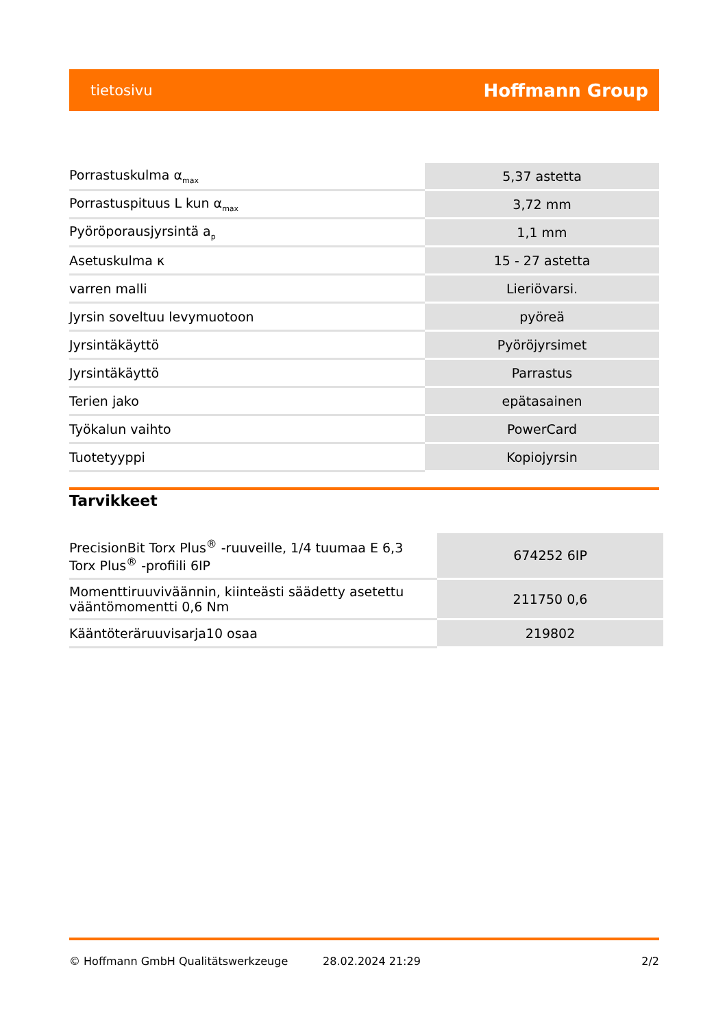tietosivu Hoffmann Group
| Porrastuskulma α<sub>max</sub> | 5,37 astetta |
| Porrastuspituus L kun α<sub>max</sub> | 3,72 mm |
| Pyöröporausjyrsintä a<sub>p</sub> | 1,1 mm |
| Asetuskulma κ | 15 - 27 astetta |
| varren malli | Lieriövarsi. |
| Jyrsin soveltuu levymuotoon | pyöreä |
| Jyrsintäkäyttö | Pyöröjyrsimet |
| Jyrsintäkäyttö | Parrastus |
| Terien jako | epätasainen |
| Työkalun vaihto | PowerCard |
| Tuotetyyppi | Kopiojyrsin |
Tarvikkeet
| PrecisionBit Torx Plus<sup>®</sup> -ruuveille, 1/4 tuumaa E 6,3 Torx Plus<sup>®</sup> -profiili 6IP | 674252 6IP |
| Momenttiruuviväännin, kiinteästi säädetty asetettu vääntömomentti 0,6 Nm | 211750 0,6 |
| Kääntöteräruuvisarja10 osaa | 219802 |
© Hoffmann GmbH Qualitätswerkzeuge 28.02.2024 21:29 2/2